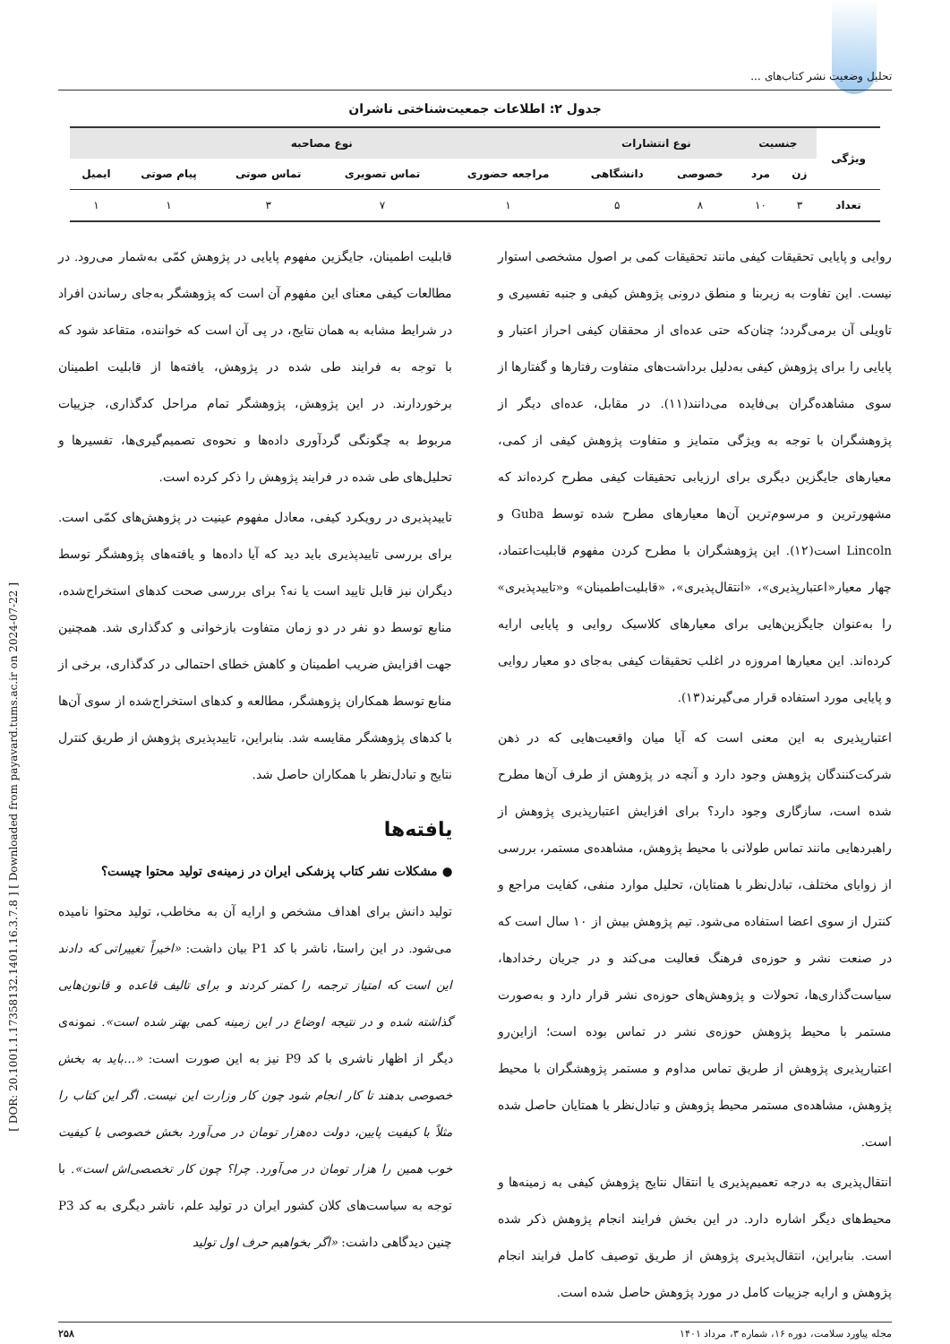تحلیل وضعیت نشر کتاب‌های ...
[ DOR: 20.1001.1.17358132.1401.16.3.7.8 ] [ Downloaded from payavard.tums.ac.ir on 2024-07-22 ]
جدول ۲: اطلاعات جمعیت‌شناختی ناشران
| ویژگی | جنسیت | | نوع انتشارات | | نوع مصاحبه | | | | |
| --- | --- | --- | --- | --- | --- | --- | --- | --- | --- |
| | زن | مرد | خصوصی | دانشگاهی | مراجعه حضوری | تماس تصویری | تماس صوتی | پیام صوتی | ایمیل |
| تعداد | ۳ | ۱۰ | ۸ | ۵ | ۱ | ۷ | ۳ | ۱ | ۱ |
روایی و پایایی تحقیقات کیفی مانند تحقیقات کمی بر اصول مشخصی استوار نیست. این تفاوت به زیربنا و منطق درونی پژوهش کیفی و جنبه تفسیری و تاویلی آن برمی‌گردد؛ چنان‌که حتی عده‌ای از محققان کیفی احراز اعتبار و پایایی را برای پژوهش کیفی به‌دلیل برداشت‌های متفاوت رفتارها و گفتارها از سوی مشاهده‌گران بی‌فایده می‌دانند(۱۱). در مقابل، عده‌ای دیگر از پژوهشگران با توجه به ویژگی متمایز و متفاوت پژوهش کیفی از کمی، معیارهای جایگزین دیگری برای ارزیابی تحقیقات کیفی مطرح کرده‌اند که مشهورترین و مرسوم‌ترین آن‌ها معیارهای مطرح شده توسط Guba و Lincoln است(۱۲). این پژوهشگران با مطرح کردن مفهوم قابلیت‌اعتماد، چهار معیار«اعتبارپذیری»، «انتقال‌پذیری»، «قابلیت‌اطمینان» و«تاییدپذیری» را به‌عنوان جایگزین‌هایی برای معیارهای کلاسیک روایی و پایایی ارایه کرده‌اند. این معیارها امروزه در اغلب تحقیقات کیفی به‌جای دو معیار روایی و پایایی مورد استفاده قرار می‌گیرند(۱۳).
اعتبارپذیری به این معنی است که آیا میان واقعیت‌هایی که در ذهن شرکت‌کنندگان پژوهش وجود دارد و آنچه در پژوهش از طرف آن‌ها مطرح شده است، سازگاری وجود دارد؟ برای افزایش اعتبارپذیری پژوهش از راهبردهایی مانند تماس طولانی با محیط پژوهش، مشاهده‌ی مستمر، بررسی از زوایای مختلف، تبادل‌نظر با همتایان، تحلیل موارد منفی، کفایت مراجع و کنترل از سوی اعضا استفاده می‌شود. تیم پژوهش بیش از ۱۰ سال است که در صنعت نشر و حوزه‌ی فرهنگ فعالیت می‌کند و در جریان رخدادها، سیاست‌گذاری‌ها، تحولات و پژوهش‌های حوزه‌ی نشر قرار دارد و به‌صورت مستمر با محیط پژوهش حوزه‌ی نشر در تماس بوده است؛ ازاین‌رو اعتبارپذیری پژوهش از طریق تماس مداوم و مستمر پژوهشگران با محیط پژوهش، مشاهده‌ی مستمر محیط پژوهش و تبادل‌نظر با همتایان حاصل شده است.
انتقال‌پذیری به درجه تعمیم‌پذیری یا انتقال نتایج پژوهش کیفی به زمینه‌ها و محیط‌های دیگر اشاره دارد. در این بخش فرایند انجام پژوهش ذکر شده است. بنابراین، انتقال‌پذیری پژوهش از طریق توصیف کامل فرایند انجام پژوهش و ارایه جزییات کامل در مورد پژوهش حاصل شده است.
قابلیت اطمینان، جایگزین مفهوم پایایی در پژوهش کمّی به‌شمار می‌رود. در مطالعات کیفی معنای این مفهوم آن است که پژوهشگر به‌جای رساندن افراد در شرایط مشابه به همان نتایج، در پی آن است که خواننده، متقاعد شود که با توجه به فرایند طی شده در پژوهش، یافته‌ها از قابلیت اطمینان برخوردارند. در این پژوهش، پژوهشگر تمام مراحل کدگذاری، جزییات مربوط به چگونگی گردآوری داده‌ها و نحوه‌ی تصمیم‌گیری‌ها، تفسیرها و تحلیل‌های طی شده در فرایند پژوهش را ذکر کرده است.
تاییدپذیری در رویکرد کیفی، معادل مفهوم عینیت در پژوهش‌های کمّی است. برای بررسی تاییدپذیری باید دید که آیا داده‌ها و یافته‌های پژوهشگر توسط دیگران نیز قابل تایید است یا نه؟ برای بررسی صحت کدهای استخراج‌شده، منابع توسط دو نفر در دو زمان متفاوت بازخوانی و کدگذاری شد. همچنین جهت افزایش ضریب اطمینان و کاهش خطای احتمالی در کدگذاری، برخی از منابع توسط همکاران پژوهشگر، مطالعه و کدهای استخراج‌شده از سوی آن‌ها با کدهای پژوهشگر مقایسه شد. بنابراین، تاییدپذیری پژوهش از طریق کنترل نتایج و تبادل‌نظر با همکاران حاصل شد.
یافته‌ها
● مشکلات نشر کتاب پزشکی ایران در زمینه‌ی تولید محتوا چیست؟
تولید دانش برای اهداف مشخص و ارایه آن به مخاطب، تولید محتوا نامیده می‌شود. در این راستا، ناشر با کد P1 بیان داشت: «اخیراً تغییراتی که دادند این است که امتیاز ترجمه را کمتر کردند و برای تالیف قاعده و قانون‌هایی گذاشته شده و در نتیجه اوضاع در این زمینه کمی بهتر شده است». نمونه‌ی دیگر از اظهار ناشری با کد P9 نیز به این صورت است: «...باید به بخش خصوصی بدهند تا کار انجام شود چون کار وزارت این نیست. اگر این کتاب را مثلاً با کیفیت پایین، دولت ده‌هزار تومان در می‌آورد بخش خصوصی با کیفیت خوب همین را هزار تومان در می‌آورد. چرا؟ چون کار تخصصی‌اش است». با توجه به سیاست‌های کلان کشور ایران در تولید علم، ناشر دیگری به کد P3 چنین دیدگاهی داشت: «اگر بخواهیم حرف اول تولید
مجله پیاورد سلامت، دوره ۱۶، شماره ۳، مرداد ۱۴۰۱ ۲۵۸